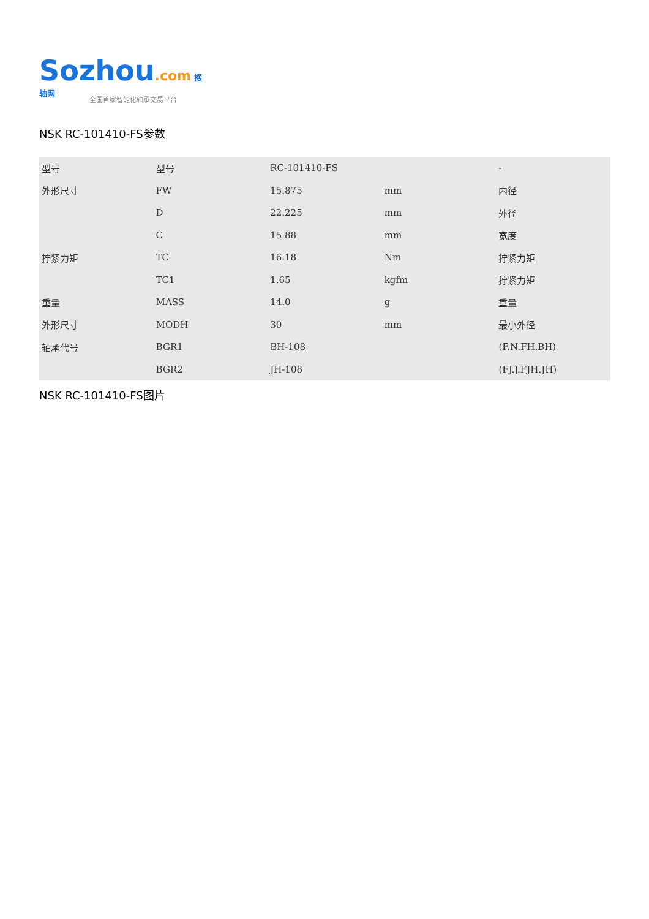Sozhou.com 搜轴网
全国首家智能化轴承交易平台
NSK RC-101410-FS参数
| 型号 | 型号 | RC-101410-FS | | - |
| 外形尺寸 | FW | 15.875 | mm | 内径 |
| | D | 22.225 | mm | 外径 |
| | C | 15.88 | mm | 宽度 |
| 拧紧力矩 | TC | 16.18 | Nm | 拧紧力矩 |
| | TC1 | 1.65 | kgfm | 拧紧力矩 |
| 重量 | MASS | 14.0 | g | 重量 |
| 外形尺寸 | MODH | 30 | mm | 最小外径 |
| 轴承代号 | BGR1 | BH-108 | | (F.N.FH.BH) |
| | BGR2 | JH-108 | | (FJ.J.FJH.JH) |
NSK RC-101410-FS图片